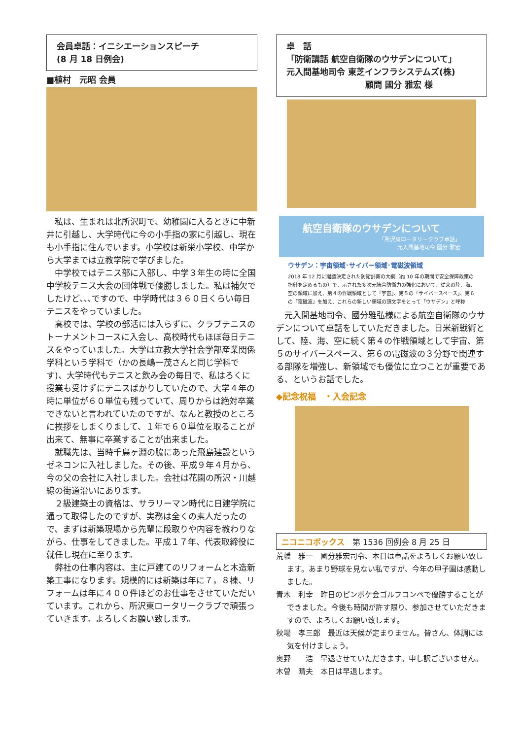会員卓話：イニシエーションスピーチ
(8 月 18 日例会)
■植村　元昭 会員
私は、生まれは北所沢町で、幼稚園に入るときに中新井に引越し、大学時代に今の小手指の家に引越し、現在も小手指に住んでいます。小学校は新栄小学校、中学から大学までは立教学院で学びました。
中学校ではテニス部に入部し、中学３年生の時に全国中学校テニス大会の団体戦で優勝しました。私は補欠でしたけど､､､ですので、中学時代は３６０日くらい毎日テニスをやっていました。
高校では、学校の部活には入らずに、クラブテニスのトーナメントコースに入会し、高校時代もほぼ毎日テニスをやっていました。大学は立教大学社会学部産業関係学科という学科で（かの長嶋一茂さんと同じ学科です)、大学時代もテニスと飲み会の毎日で、私はろくに授業も受けずにテニスばかりしていたので、大学４年の時に単位が６０単位も残っていて、周りからは絶対卒業できないと言われていたのですが、なんと教授のところに挨拶をしまくりまして、１年で６０単位を取ることが出来て、無事に卒業することが出来ました。
就職先は、当時千鳥ヶ淵の脇にあった飛島建設というゼネコンに入社しました。その後、平成９年４月から、今の父の会社に入社しました。会社は花園の所沢・川越線の街道沿いにあります。
２級建築士の資格は、サラリーマン時代に日建学院に通って取得したのですが、実務は全くの素人だったので、まずは新築現場から先輩に段取りや内容を教わりながら、仕事をしてきました。平成１７年、代表取締役に就任し現在に至ります。
弊社の仕事内容は、主に戸建てのリフォームと木造新築工事になります。規模的には新築は年に７，８棟、リフォームは年に４００件ほどのお仕事をさせていただいています。これから、所沢東ロータリークラブで頑張っていきます。よろしくお願い致します。
卓　話
「防衛講話 航空自衛隊のウサデンについて」
元入間基地司令 東芝インフラシステムズ(株)
顧問 國分 雅宏 様
航空自衛隊のウサデンについて
「所沢東ロータリークラブ卓話」
元入間基地司令 國分 雅宏
ウサデン：宇宙領域･サイバー領域･電磁波領域
2018 年 12 月に閣議決定された防衛計画の大綱（約 10 年の期間で安全保障政策の指針を定めるもの）で、示された多次元統合防衛力の強化において、従来の陸、海、空の領域に加え、第４の作戦領域として「宇宙」、第５の「サイバースペース」、第６の「電磁波」を加え、これらの新しい領域の頭文字をとって「ウサデン」と呼称
元入間基地司令、國分雅弘様による航空自衛隊のウサデンについて卓話をしていただきました。日米新戦術として、陸、海、空に続く第４の作戦領域として宇宙、第５のサイバースペース、第６の電磁波の３分野で関連する部隊を増強し、新領域でも優位に立つことが重要である、というお話でした。
◆記念祝福　・入会記念
ニコニコボックス　第 1536 回例会 8 月 25 日
荒幡　雅一　國分雅宏司令、本日は卓話をよろしくお願い致します。あまり野球を見ない私ですが、今年の甲子園は感動しました。
青木　利幸　昨日のピンボケ会ゴルフコンペで優勝することができました。今後も時間が許す限り、参加させていただきますので、よろしくお願い致します。
秋場　孝三郎　最近は天候が定まりません。皆さん、体調には気を付けましょう。
奥野　　浩　早退させていただきます。申し訳ございません。
木曽　晴夫　本日は早退します。